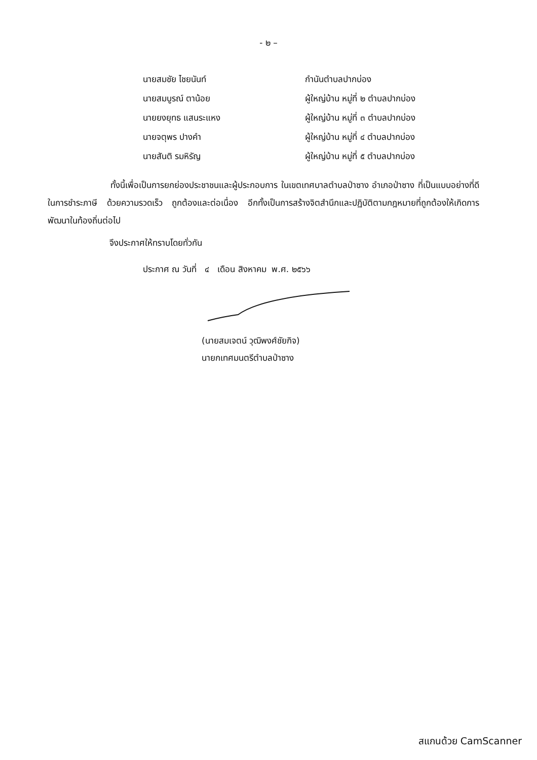- ๒ –
| นายสมชัย ไชยนันท์ | กำนันตำบลปากบ่อง |
| นายสมบูรณ์ ตาน้อย | ผู้ใหญ่บ้าน หมู่ที่ ๒ ตำบลปากบ่อง |
| นายยงยุทธ แสนระแหง | ผู้ใหญ่บ้าน หมู่ที่ ๓ ตำบลปากบ่อง |
| นายจตุพร ปางคำ | ผู้ใหญ่บ้าน หมู่ที่ ๔ ตำบลปากบ่อง |
| นายสันติ รมหิรัญ | ผู้ใหญ่บ้าน หมู่ที่ ๕ ตำบลปากบ่อง |
ทั้งนี้เพื่อเป็นการยกย่องประชาชนและผู้ประกอบการ ในเขตเทศบาลตำบลป่าซาง อำเภอป่าซาง ที่เป็นแบบอย่างที่ดีในการชำระภาษี ด้วยความรวดเร็ว ถูกต้องและต่อเนื่อง อีกทั้งเป็นการสร้างจิตสำนึกและปฏิบัติตามกฎหมายที่ถูกต้องให้เกิดการพัฒนาในท้องถิ่นต่อไป
จึงประกาศให้ทราบโดยทั่วกัน
ประกาศ ณ วันที่ ๔ เดือน สิงหาคม พ.ศ. ๒๕๖๖
(นายสมเจตน์ วุฒิพงศ์ชัยกิจ)
นายกเทศมนตรีตำบลป่าซาง
สแกนด้วย CamScanner